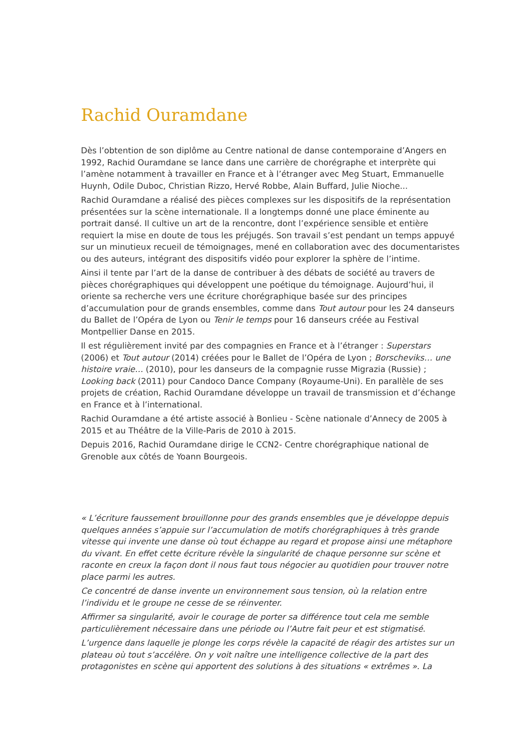Rachid Ouramdane
Dès l’obtention de son diplôme au Centre national de danse contemporaine d’Angers en 1992, Rachid Ouramdane se lance dans une carrière de chorégraphe et interprète qui l’amène notamment à travailler en France et à l’étranger avec Meg Stuart, Emmanuelle Huynh, Odile Duboc, Christian Rizzo, Hervé Robbe, Alain Buffard, Julie Nioche...
Rachid Ouramdane a réalisé des pièces complexes sur les dispositifs de la représentation présentées sur la scène internationale. Il a longtemps donné une place éminente au portrait dansé. Il cultive un art de la rencontre, dont l’expérience sensible et entière requiert la mise en doute de tous les préjugés. Son travail s’est pendant un temps appuyé sur un minutieux recueil de témoignages, mené en collaboration avec des documentaristes ou des auteurs, intégrant des dispositifs vidéo pour explorer la sphère de l’intime.
Ainsi il tente par l’art de la danse de contribuer à des débats de société au travers de pièces chorégraphiques qui développent une poétique du témoignage. Aujourd’hui, il oriente sa recherche vers une écriture chorégraphique basée sur des principes d’accumulation pour de grands ensembles, comme dans Tout autour pour les 24 danseurs du Ballet de l’Opéra de Lyon ou Tenir le temps pour 16 danseurs créée au Festival Montpellier Danse en 2015.
Il est régulièrement invité par des compagnies en France et à l’étranger : Superstars (2006) et Tout autour (2014) créées pour le Ballet de l’Opéra de Lyon ; Borscheviks… une histoire vraie… (2010), pour les danseurs de la compagnie russe Migrazia (Russie) ; Looking back (2011) pour Candoco Dance Company (Royaume-Uni). En parallèle de ses projets de création, Rachid Ouramdane développe un travail de transmission et d’échange en France et à l’international.
Rachid Ouramdane a été artiste associé à Bonlieu - Scène nationale d’Annecy de 2005 à 2015 et au Théâtre de la Ville-Paris de 2010 à 2015.
Depuis 2016, Rachid Ouramdane dirige le CCN2- Centre chorégraphique national de Grenoble aux côtés de Yoann Bourgeois.
« L’écriture faussement brouillonne pour des grands ensembles que je développe depuis quelques années s’appuie sur l’accumulation de motifs chorégraphiques à très grande vitesse qui invente une danse où tout échappe au regard et propose ainsi une métaphore du vivant. En effet cette écriture révèle la singularité de chaque personne sur scène et raconte en creux la façon dont il nous faut tous négocier au quotidien pour trouver notre place parmi les autres.
Ce concentré de danse invente un environnement sous tension, où la relation entre l’individu et le groupe ne cesse de se réinventer.
Affirmer sa singularité, avoir le courage de porter sa différence tout cela me semble particulièrement nécessaire dans une période ou l’Autre fait peur et est stigmatisé.
L’urgence dans laquelle je plonge les corps révèle la capacité de réagir des artistes sur un plateau où tout s’accélère. On y voit naître une intelligence collective de la part des protagonistes en scène qui apportent des solutions à des situations « extrêmes ». La